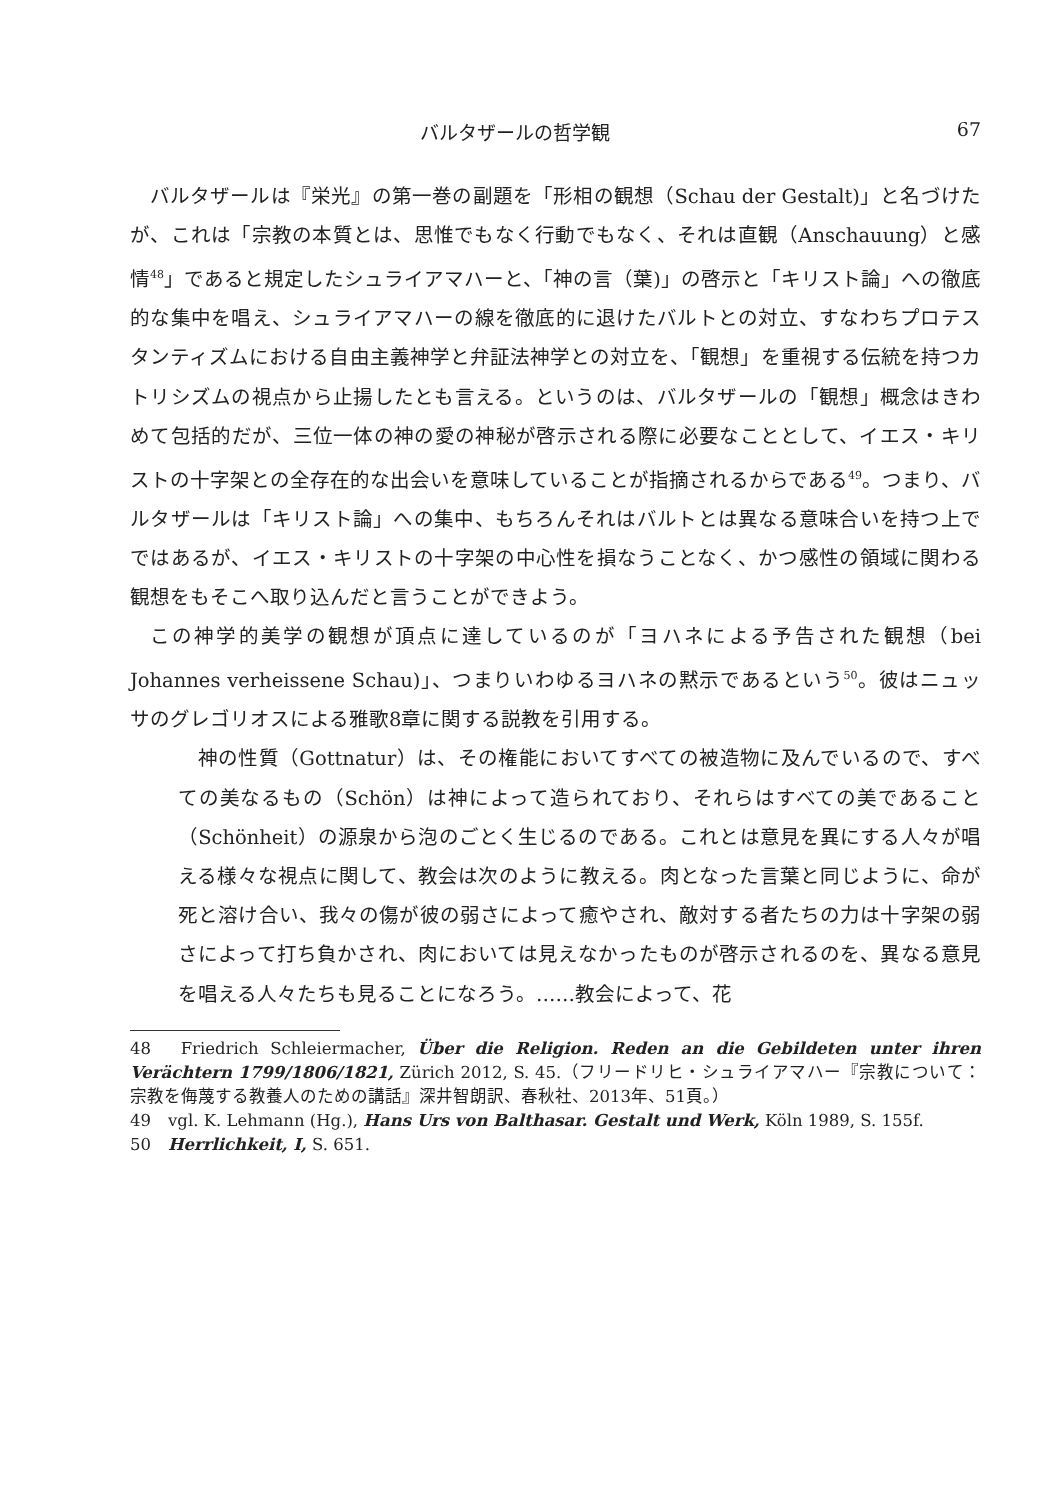バルタザールの哲学観 67
バルタザールは『栄光』の第一巻の副題を「形相の観想（Schau der Gestalt)」と名づけたが、これは「宗教の本質とは、思惟でもなく行動でもなく、それは直観（Anschauung）と感情<sup>48</sup>」であると規定したシュライアマハーと、「神の言（葉)」の啓示と「キリスト論」への徹底的な集中を唱え、シュライアマハーの線を徹底的に退けたバルトとの対立、すなわちプロテスタンティズムにおける自由主義神学と弁証法神学との対立を、「観想」を重視する伝統を持つカトリシズムの視点から止揚したとも言える。というのは、バルタザールの「観想」概念はきわめて包括的だが、三位一体の神の愛の神秘が啓示される際に必要なこととして、イエス・キリストの十字架との全存在的な出会いを意味していることが指摘されるからである<sup>49</sup>。つまり、バルタザールは「キリスト論」への集中、もちろんそれはバルトとは異なる意味合いを持つ上でではあるが、イエス・キリストの十字架の中心性を損なうことなく、かつ感性の領域に関わる観想をもそこへ取り込んだと言うことができよう。
この神学的美学の観想が頂点に達しているのが「ヨハネによる予告された観想（bei Johannes verheissene Schau)」、つまりいわゆるヨハネの黙示であるという<sup>50</sup>。彼はニュッサのグレゴリオスによる雅歌8章に関する説教を引用する。
神の性質（Gottnatur）は、その権能においてすべての被造物に及んでいるので、すべての美なるもの（Schön）は神によって造られており、それらはすべての美であること（Schönheit）の源泉から泡のごとく生じるのである。これとは意見を異にする人々が唱える様々な視点に関して、教会は次のように教える。肉となった言葉と同じように、命が死と溶け合い、我々の傷が彼の弱さによって癒やされ、敵対する者たちの力は十字架の弱さによって打ち負かされ、肉においては見えなかったものが啓示されるのを、異なる意見を唱える人々たちも見ることになろう。……教会によって、花
48　Friedrich Schleiermacher, Über die Religion. Reden an die Gebildeten unter ihren Verächtern 1799/1806/1821, Zürich 2012, S. 45.（フリードリヒ・シュライアマハー『宗教について：宗教を侮蔑する教養人のための講話』深井智朗訳、春秋社、2013年、51頁。）
49　vgl. K. Lehmann (Hg.), Hans Urs von Balthasar. Gestalt und Werk, Köln 1989, S. 155f.
50　Herrlichkeit, I, S. 651.